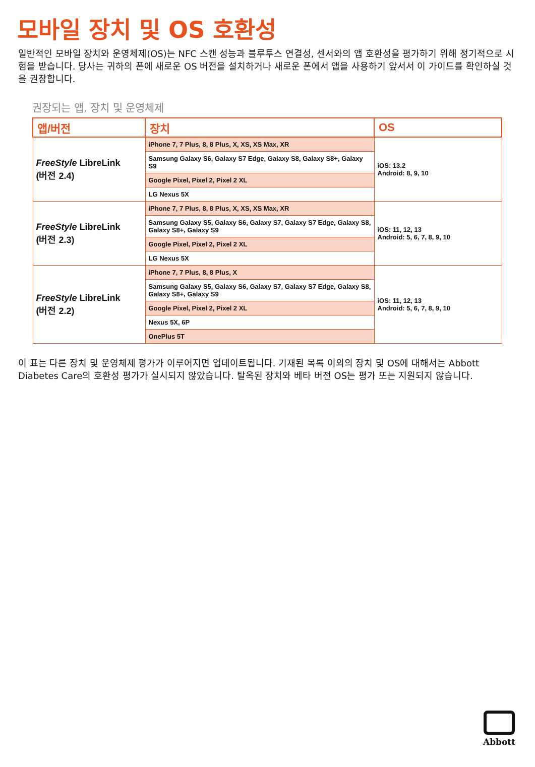모바일 장치 및 OS 호환성
일반적인 모바일 장치와 운영체제(OS)는 NFC 스캔 성능과 블루투스 연결성, 센서와의 앱 호환성을 평가하기 위해 정기적으로 시험을 받습니다. 당사는 귀하의 폰에 새로운 OS 버전을 설치하거나 새로운 폰에서 앱을 사용하기 앞서서 이 가이드를 확인하실 것을 권장합니다.
권장되는 앱, 장치 및 운영체제
| 앱/버전 | 장치 | OS |
| --- | --- | --- |
| FreeStyle LibreLink (버전 2.4) | iPhone 7, 7 Plus, 8, 8 Plus, X, XS, XS Max, XR | iOS: 13.2 Android: 8, 9, 10 |
| | Samsung Galaxy S6, Galaxy S7 Edge, Galaxy S8, Galaxy S8+, Galaxy S9 | |
| | Google Pixel, Pixel 2, Pixel 2 XL | |
| | LG Nexus 5X | |
| FreeStyle LibreLink (버전 2.3) | iPhone 7, 7 Plus, 8, 8 Plus, X, XS, XS Max, XR | iOS: 11, 12, 13 Android: 5, 6, 7, 8, 9, 10 |
| | Samsung Galaxy S5, Galaxy S6, Galaxy S7, Galaxy S7 Edge, Galaxy S8, Galaxy S8+, Galaxy S9 | |
| | Google Pixel, Pixel 2, Pixel 2 XL | |
| | LG Nexus 5X | |
| FreeStyle LibreLink (버전 2.2) | iPhone 7, 7 Plus, 8, 8 Plus, X | iOS: 11, 12, 13 Android: 5, 6, 7, 8, 9, 10 |
| | Samsung Galaxy S5, Galaxy S6, Galaxy S7, Galaxy S7 Edge, Galaxy S8, Galaxy S8+, Galaxy S9 | |
| | Google Pixel, Pixel 2, Pixel 2 XL | |
| | Nexus 5X, 6P | |
| | OnePlus 5T | |
이 표는 다른 장치 및 운영체제 평가가 이루어지면 업데이트됩니다. 기재된 목록 이외의 장치 및 OS에 대해서는 Abbott Diabetes Care의 호환성 평가가 실시되지 않았습니다. 탈옥된 장치와 베타 버전 OS는 평가 또는 지원되지 않습니다.
Abbott